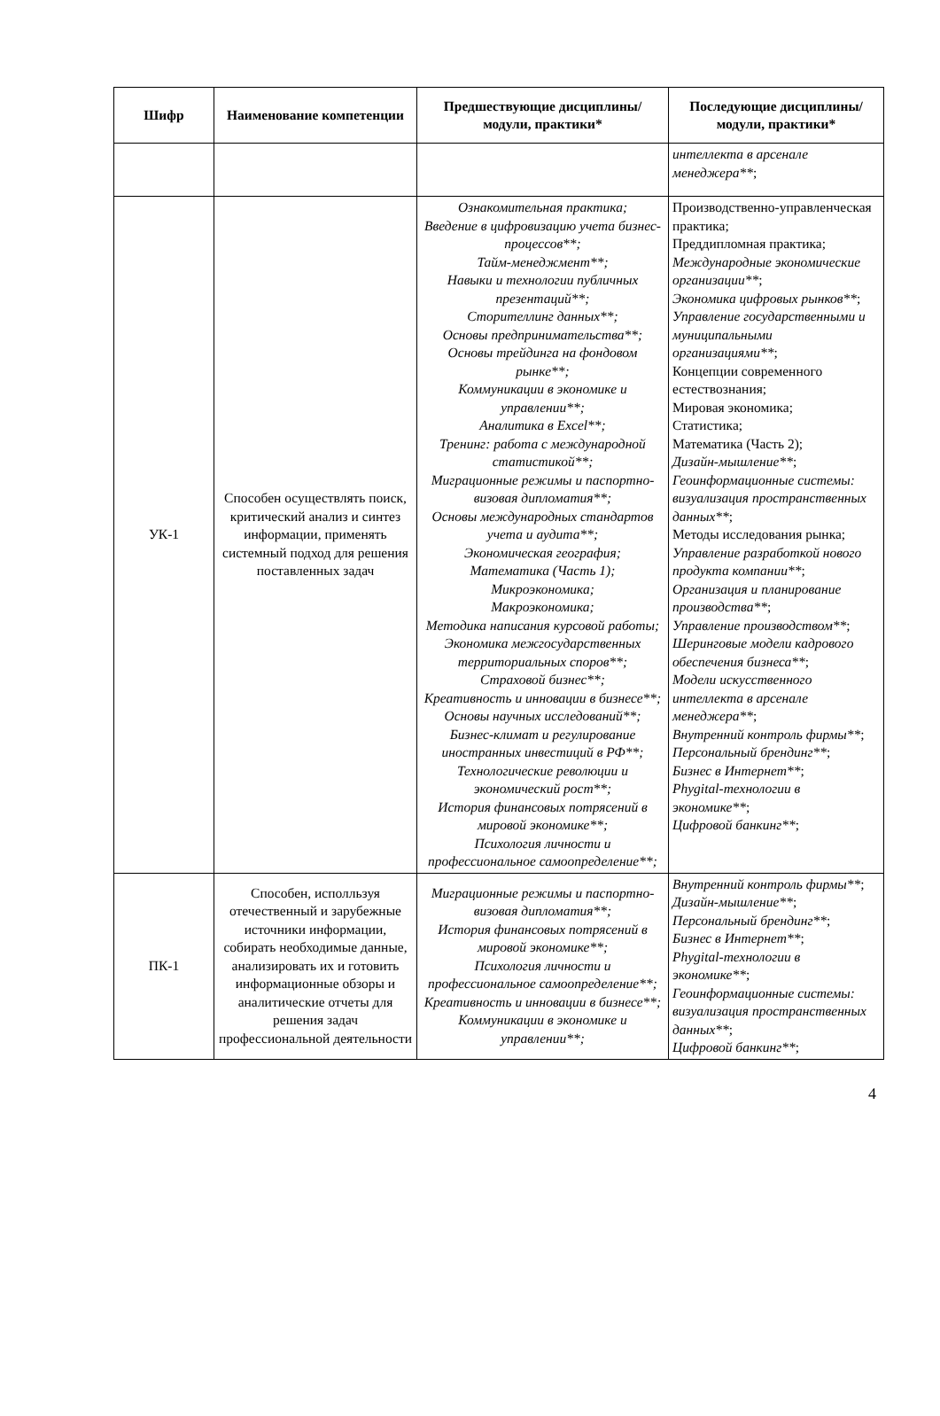| Шифр | Наименование компетенции | Предшествующие дисциплины/модули, практики* | Последующие дисциплины/модули, практики* |
| --- | --- | --- | --- |
| | | | интеллекта в арсенале менеджера** ; |
| УК-1 | Способен осуществлять поиск, критический анализ и синтез информации, применять системный подход для решения поставленных задач | Ознакомительная практика; Введение в цифровизацию учета бизнес-процессов**; Тайм-менеджмент**; Навыки и технологии публичных презентаций**; Сторителлинг данных**; Основы предпринимательства**; Основы трейдинга на фондовом рынке**; Коммуникации в экономике и управлении**; Аналитика в Excel**; Тренинг: работа с международной статистикой**; Миграционные режимы и паспортно-визовая дипломатия**; Основы международных стандартов учета и аудита**; Экономическая география; Математика (Часть 1); Микроэкономика; Макроэкономика; Методика написания курсовой работы; Экономика межгосударственных территориальных споров**; Страховой бизнес**; Креативность и инновации в бизнесе**; Основы научных исследований**; Бизнес-климат и регулирование иностранных инвестиций в РФ**; Технологические революции и экономический рост**; История финансовых потрясений в мировой экономике**; Психология личности и профессиональное самоопределение**; | Производственно-управленческая практика; Преддипломная практика; Международные экономические организации** ; Экономика цифровых рынков** ; Управление государственными и муниципальными организациями** ; Концепции современного естествознания; Мировая экономика; Статистика; Математика (Часть 2); Дизайн-мышление** ; Геоинформационные системы: визуализация пространственных данных** ; Методы исследования рынка; Управление разработкой нового продукта компании** ; Организация и планирование производства** ; Управление производством** ; Шеринговые модели кадрового обеспечения бизнеса** ; Модели искусственного интеллекта в арсенале менеджера** ; Внутренний контроль фирмы** ; Персональный брендинг** ; Бизнес в Интернет** ; Phygital-технологии в экономике** ; Цифровой банкинг** ; |
| ПК-1 | Способен, исполльзуя отечественный и зарубежные источники информации, собирать необходимые данные, анализировать их и готовить информационные обзоры и аналитические отчеты для решения задач профессиональной деятельности | Миграционные режимы и паспортно-визовая дипломатия**; История финансовых потрясений в мировой экономике**; Психология личности и профессиональное самоопределение**; Креативность и инновации в бизнесе**; Коммуникации в экономике и управлении**; | Внутренний контроль фирмы** ; Дизайн-мышление** ; Персональный брендинг** ; Бизнес в Интернет** ; Phygital-технологии в экономике** ; Геоинформационные системы: визуализация пространственных данных** ; Цифровой банкинг** ; |
4